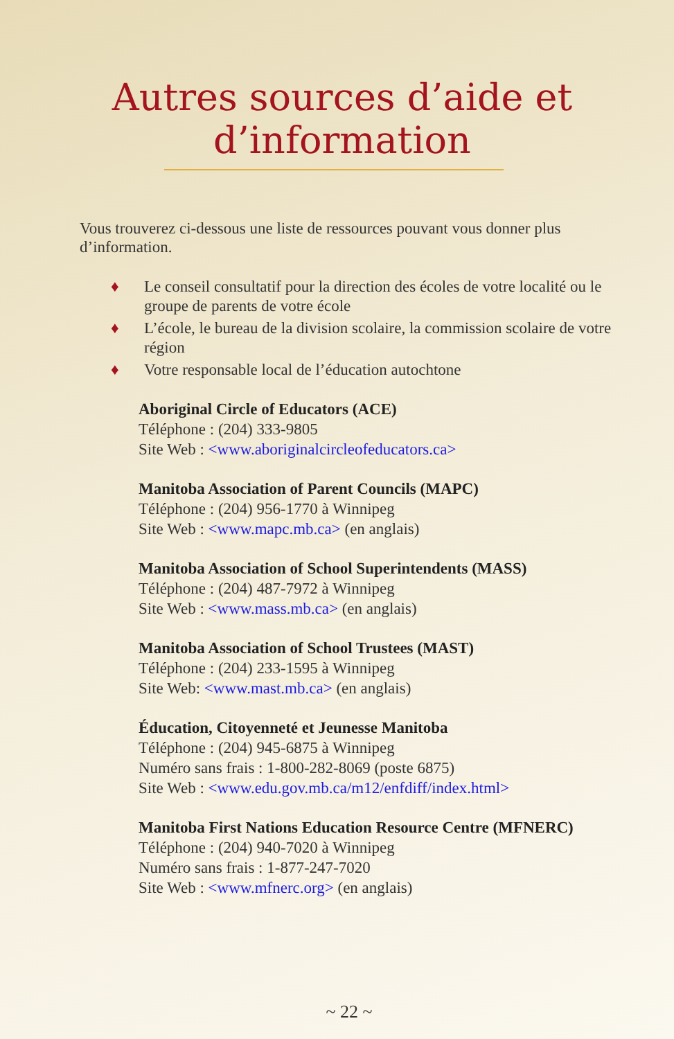Autres sources d’aide et
d’information
Vous trouverez ci-dessous une liste de ressources pouvant vous donner plus d’information.
♦ Le conseil consultatif pour la direction des écoles de votre localité ou le groupe de parents de votre école
♦ L’école, le bureau de la division scolaire, la commission scolaire de votre région
♦ Votre responsable local de l’éducation autochtone
Aboriginal Circle of Educators (ACE)
Téléphone : (204) 333-9805
Site Web : <www.aboriginalcircleofeducators.ca>
Manitoba Association of Parent Councils (MAPC)
Téléphone : (204) 956-1770 à Winnipeg
Site Web : <www.mapc.mb.ca> (en anglais)
Manitoba Association of School Superintendents (MASS)
Téléphone : (204) 487-7972 à Winnipeg
Site Web : <www.mass.mb.ca> (en anglais)
Manitoba Association of School Trustees (MAST)
Téléphone : (204) 233-1595 à Winnipeg
Site Web: <www.mast.mb.ca> (en anglais)
Éducation, Citoyenneté et Jeunesse Manitoba
Téléphone : (204) 945-6875 à Winnipeg
Numéro sans frais : 1-800-282-8069 (poste 6875)
Site Web : <www.edu.gov.mb.ca/m12/enfdiff/index.html>
Manitoba First Nations Education Resource Centre (MFNERC)
Téléphone : (204) 940-7020 à Winnipeg
Numéro sans frais : 1-877-247-7020
Site Web : <www.mfnerc.org> (en anglais)
~ 22 ~